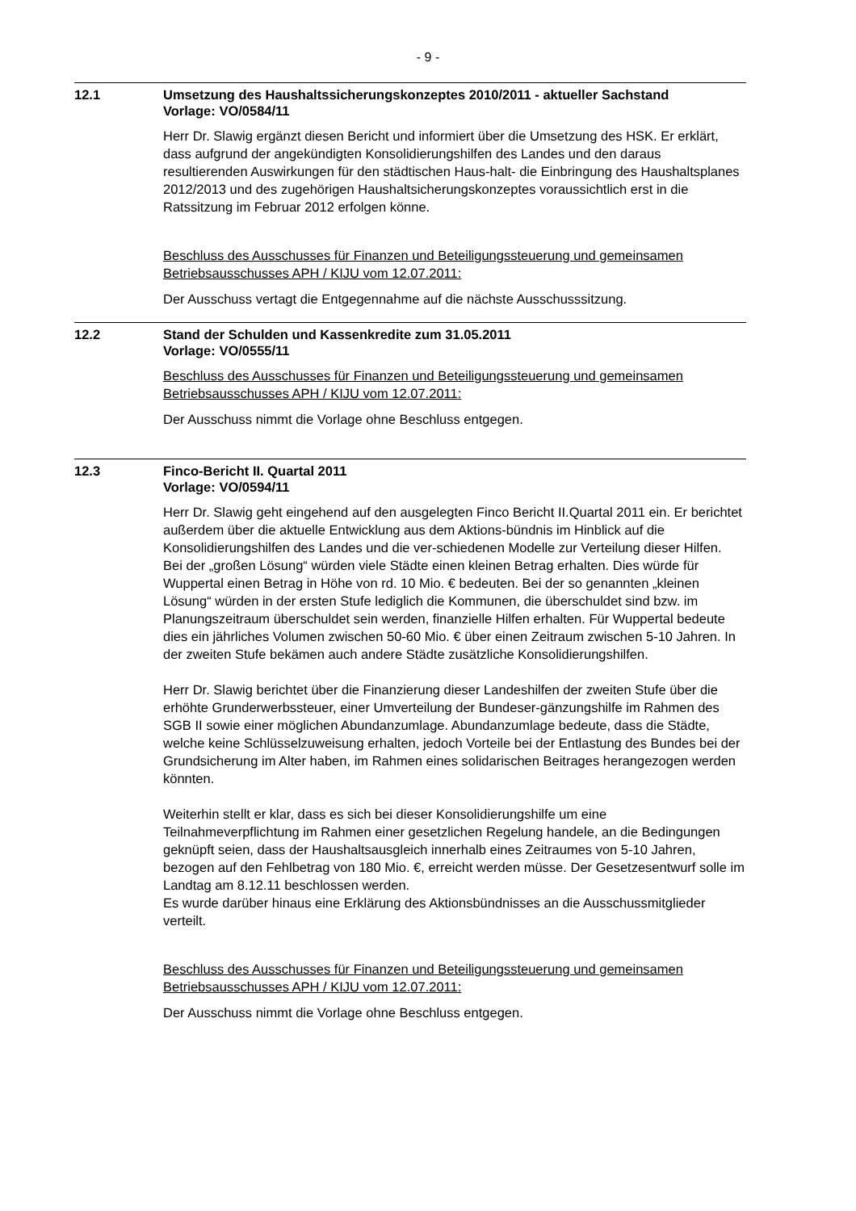- 9 -
12.1 Umsetzung des Haushaltssicherungskonzeptes 2010/2011 - aktueller Sachstand
Vorlage: VO/0584/11
Herr Dr. Slawig ergänzt diesen Bericht und informiert über die Umsetzung des HSK. Er erklärt, dass aufgrund der angekündigten Konsolidierungshilfen des Landes und den daraus resultierenden Auswirkungen für den städtischen Haus-halt- die Einbringung des Haushaltsplanes 2012/2013 und des zugehörigen Haushaltsicherungskonzeptes voraussichtlich erst in die Ratssitzung im Februar 2012 erfolgen könne.
Beschluss des Ausschusses für Finanzen und Beteiligungssteuerung und gemeinsamen Betriebsausschusses APH / KIJU vom 12.07.2011:
Der Ausschuss vertagt die Entgegennahme auf die nächste Ausschusssitzung.
12.2 Stand der Schulden und Kassenkredite zum 31.05.2011
Vorlage: VO/0555/11
Beschluss des Ausschusses für Finanzen und Beteiligungssteuerung und gemeinsamen Betriebsausschusses APH / KIJU vom 12.07.2011:
Der Ausschuss nimmt die Vorlage ohne Beschluss entgegen.
12.3 Finco-Bericht II. Quartal 2011
Vorlage: VO/0594/11
Herr Dr. Slawig geht eingehend auf den ausgelegten Finco Bericht II.Quartal 2011 ein. Er berichtet außerdem über die aktuelle Entwicklung aus dem Aktions-bündnis im Hinblick auf die Konsolidierungshilfen des Landes und die ver-schiedenen Modelle zur Verteilung dieser Hilfen. Bei der „großen Lösung“ würden viele Städte einen kleinen Betrag erhalten. Dies würde für Wuppertal einen Betrag in Höhe von rd. 10 Mio. € bedeuten. Bei der so genannten „kleinen Lösung“ würden in der ersten Stufe lediglich die Kommunen, die überschuldet sind bzw. im Planungszeitraum überschuldet sein werden, finanzielle Hilfen erhalten. Für Wuppertal bedeute dies ein jährliches Volumen zwischen 50-60 Mio. € über einen Zeitraum zwischen 5-10 Jahren. In der zweiten Stufe bekämen auch andere Städte zusätzliche Konsolidierungshilfen.
Herr Dr. Slawig berichtet über die Finanzierung dieser Landeshilfen der zweiten Stufe über die erhöhte Grunderwerbssteuer, einer Umverteilung der Bundeser-gänzungshilfe im Rahmen des SGB II sowie einer möglichen Abundanzumlage. Abundanzumlage bedeute, dass die Städte, welche keine Schlüsselzuweisung erhalten, jedoch Vorteile bei der Entlastung des Bundes bei der Grundsicherung im Alter haben, im Rahmen eines solidarischen Beitrages herangezogen werden könnten.
Weiterhin stellt er klar, dass es sich bei dieser Konsolidierungshilfe um eine Teilnahmeverpflichtung im Rahmen einer gesetzlichen Regelung handele, an die Bedingungen geknüpft seien, dass der Haushaltsausgleich innerhalb eines Zeitraumes von 5-10 Jahren, bezogen auf den Fehlbetrag von 180 Mio. €, erreicht werden müsse. Der Gesetzesentwurf solle im Landtag am 8.12.11 beschlossen werden.
Es wurde darüber hinaus eine Erklärung des Aktionsbündnisses an die Ausschussmitglieder verteilt.
Beschluss des Ausschusses für Finanzen und Beteiligungssteuerung und gemeinsamen Betriebsausschusses APH / KIJU vom 12.07.2011:
Der Ausschuss nimmt die Vorlage ohne Beschluss entgegen.